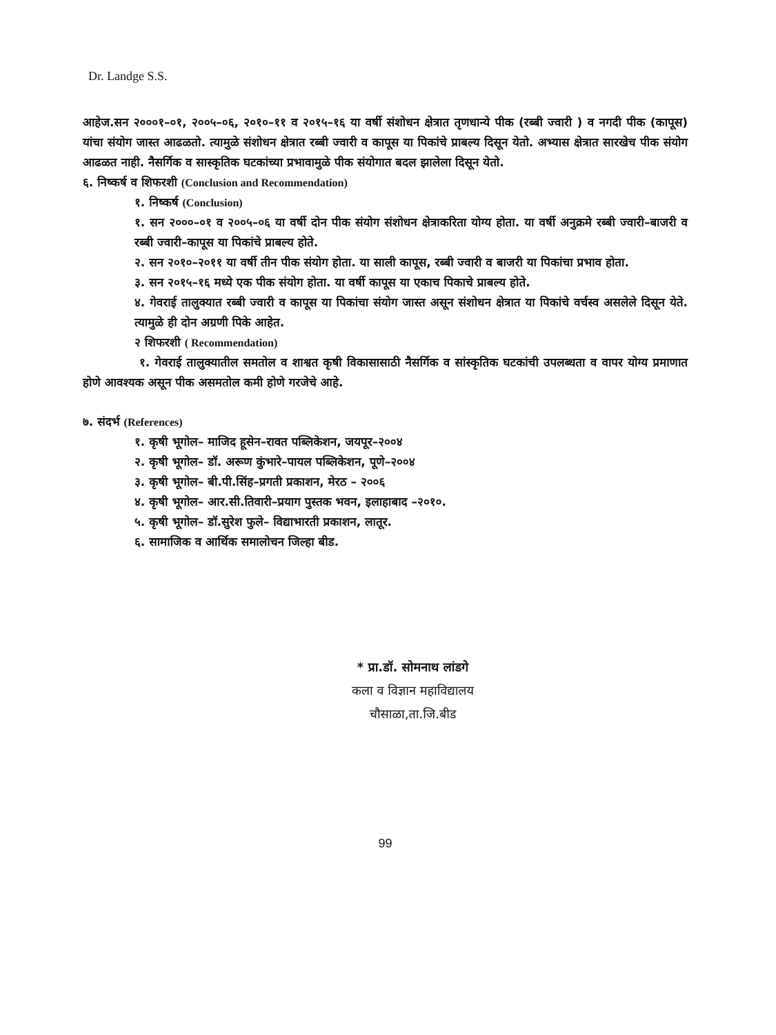Dr. Landge S.S.
आहेज.सन २०००१–०१, २००५–०६, २०१०–११ व २०१५–१६ या वर्षी संशोधन क्षेत्रात तृणधान्ये पीक (रब्बी ज्वारी ) व नगदी पीक (कापूस) यांचा संयोग जास्त आढळतो. त्यामुळे संशोधन क्षेत्रात रब्बी ज्वारी व कापूस या पिकांचे प्राबल्य दिसून येतो. अभ्यास क्षेत्रात सारखेच पीक संयोग आढळत नाही. नैसर्गिक व सास्कृतिक घटकांच्या प्रभावामुळे पीक संयोगात बदल झालेला दिसून येतो.
६. निष्कर्ष व शिफरशी (Conclusion and Recommendation)
१. निष्कर्ष (Conclusion)
१. सन २०००–०१ व २००५–०६ या वर्षी दोन पीक संयोग संशोधन क्षेत्राकरिता योग्य होता. या वर्षी अनुक्रमे रब्बी ज्वारी–बाजरी व रब्बी ज्वारी–कापूस या पिकांचे प्राबल्य होते.
२. सन २०१०–२०११ या वर्षी तीन पीक संयोग होता. या साली कापूस, रब्बी ज्वारी व बाजरी या पिकांचा प्रभाव होता.
३. सन २०१५–१६ मध्ये एक पीक संयोग होता. या वर्षी कापूस या एकाच पिकाचे प्राबल्य होते.
४. गेवराई तालुक्यात रब्बी ज्वारी व कापूस या पिकांचा संयोग जास्त असून संशोधन क्षेत्रात या पिकांचे वर्चस्व असलेले दिसून येते. त्यामुळे ही दोन अग्रणी पिके आहेत.
२ शिफरशी ( Recommendation)
१. गेवराई तालुक्यातील समतोल व शाश्वत कृषी विकासासाठी नैसर्गिक व सांस्कृतिक घटकांची उपलब्धता व वापर योग्य प्रमाणात होणे आवश्यक असून पीक असमतोल कमी होणे गरजेचे आहे.
७. संदर्भ (References)
१. कृषी भूगोल– माजिद हूसेन–रावत पब्लिकेशन, जयपूर–२००४
२. कृषी भूगोल– डॉ. अरूण कुंभारे–पायल पब्लिकेशन, पूणे–२००४
३. कृषी भूगोल– बी.पी.सिंह–प्रगती प्रकाशन, मेरठ – २००६
४. कृषी भूगोल– आर.सी.तिवारी–प्रयाग पुस्तक भवन, इलाहाबाद –२०१०.
५. कृषी भूगोल– डॉ.सुरेश फुले– विद्याभारती प्रकाशन, लातूर.
६. सामाजिक व आर्थिक समालोचन जिल्हा बीड.
* प्रा.डॉ. सोमनाथ लांडगे
कला व विज्ञान महाविद्यालय
चौसाळा,ता.जि.बीड
99